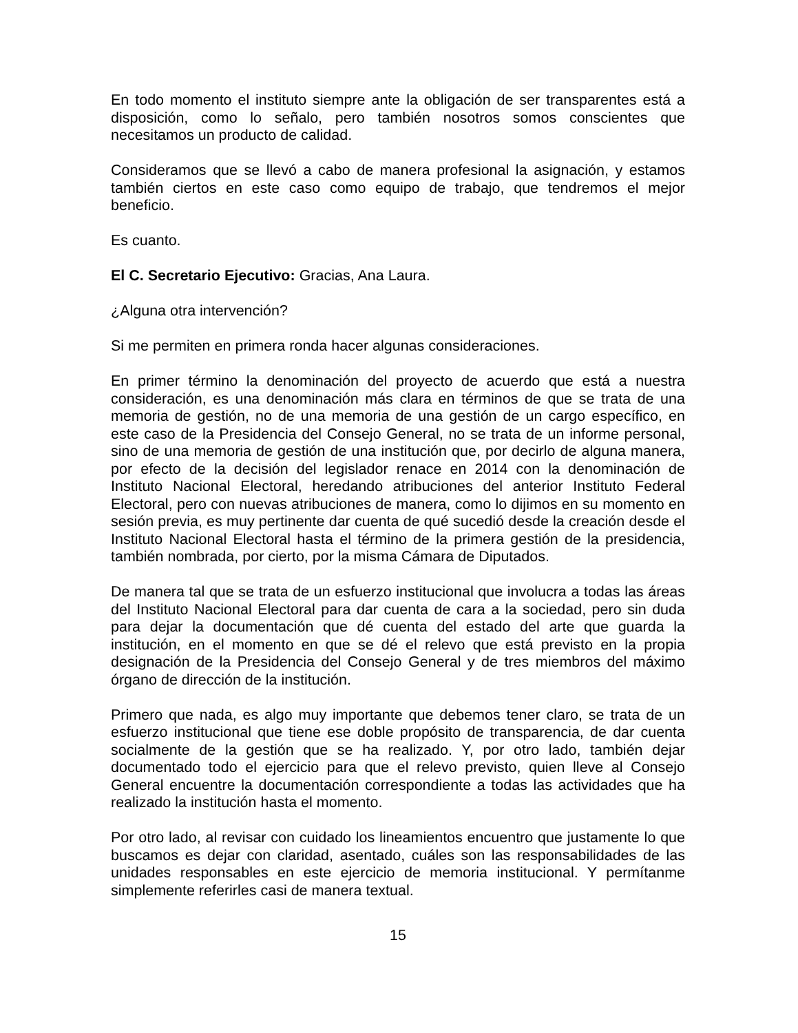En todo momento el instituto siempre ante la obligación de ser transparentes está a disposición, como lo señalo, pero también nosotros somos conscientes que necesitamos un producto de calidad.
Consideramos que se llevó a cabo de manera profesional la asignación, y estamos también ciertos en este caso como equipo de trabajo, que tendremos el mejor beneficio.
Es cuanto.
El C. Secretario Ejecutivo: Gracias, Ana Laura.
¿Alguna otra intervención?
Si me permiten en primera ronda hacer algunas consideraciones.
En primer término la denominación del proyecto de acuerdo que está a nuestra consideración, es una denominación más clara en términos de que se trata de una memoria de gestión, no de una memoria de una gestión de un cargo específico, en este caso de la Presidencia del Consejo General, no se trata de un informe personal, sino de una memoria de gestión de una institución que, por decirlo de alguna manera, por efecto de la decisión del legislador renace en 2014 con la denominación de Instituto Nacional Electoral, heredando atribuciones del anterior Instituto Federal Electoral, pero con nuevas atribuciones de manera, como lo dijimos en su momento en sesión previa, es muy pertinente dar cuenta de qué sucedió desde la creación desde el Instituto Nacional Electoral hasta el término de la primera gestión de la presidencia, también nombrada, por cierto, por la misma Cámara de Diputados.
De manera tal que se trata de un esfuerzo institucional que involucra a todas las áreas del Instituto Nacional Electoral para dar cuenta de cara a la sociedad, pero sin duda para dejar la documentación que dé cuenta del estado del arte que guarda la institución, en el momento en que se dé el relevo que está previsto en la propia designación de la Presidencia del Consejo General y de tres miembros del máximo órgano de dirección de la institución.
Primero que nada, es algo muy importante que debemos tener claro, se trata de un esfuerzo institucional que tiene ese doble propósito de transparencia, de dar cuenta socialmente de la gestión que se ha realizado. Y, por otro lado, también dejar documentado todo el ejercicio para que el relevo previsto, quien lleve al Consejo General encuentre la documentación correspondiente a todas las actividades que ha realizado la institución hasta el momento.
Por otro lado, al revisar con cuidado los lineamientos encuentro que justamente lo que buscamos es dejar con claridad, asentado, cuáles son las responsabilidades de las unidades responsables en este ejercicio de memoria institucional. Y permítanme simplemente referirles casi de manera textual.
15